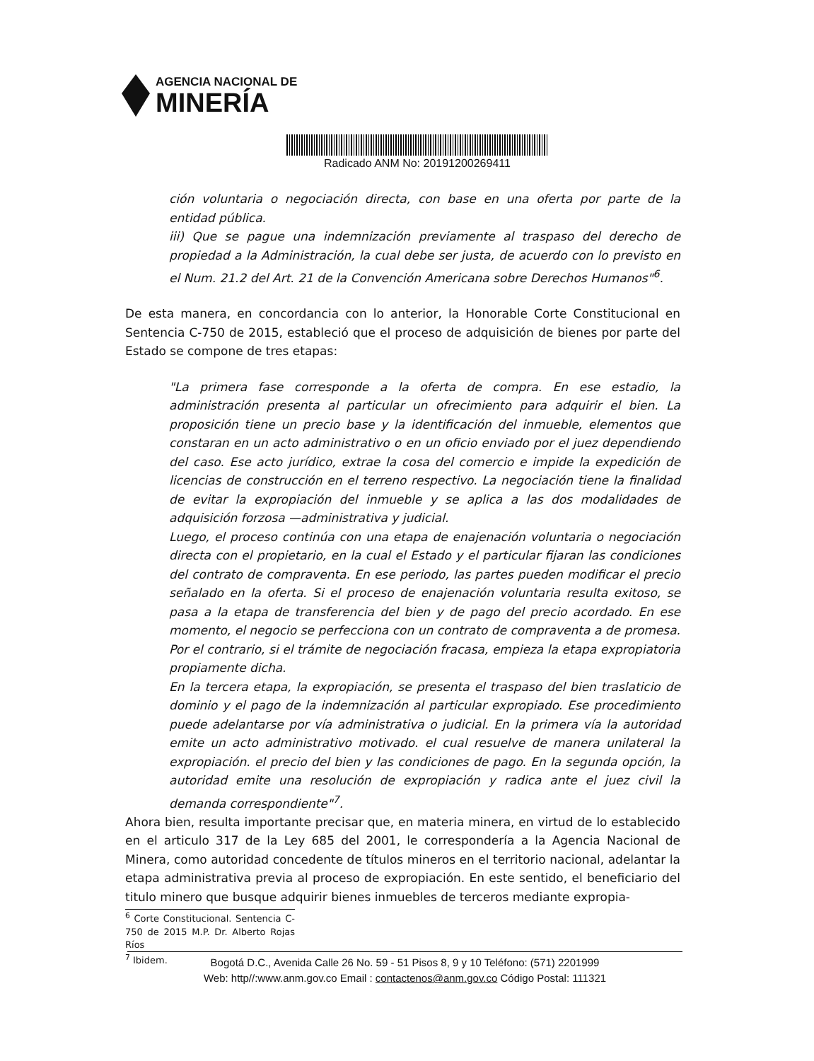AGENCIA NACIONAL DE
MINERÍA
Radicado ANM No: 20191200269411
ción voluntaria o negociación directa, con base en una oferta por parte de la entidad pública.
iii) Que se pague una indemnización previamente al traspaso del derecho de propiedad a la Administración, la cual debe ser justa, de acuerdo con lo previsto en el Num. 21.2 del Art. 21 de la Convención Americana sobre Derechos Humanos"<sup>6</sup>.
De esta manera, en concordancia con lo anterior, la Honorable Corte Constitucional en Sentencia C-750 de 2015, estableció que el proceso de adquisición de bienes por parte del Estado se compone de tres etapas:
"La primera fase corresponde a la oferta de compra. En ese estadio, la administración presenta al particular un ofrecimiento para adquirir el bien. La proposición tiene un precio base y la identificación del inmueble, elementos que constaran en un acto administrativo o en un oficio enviado por el juez dependiendo del caso. Ese acto jurídico, extrae la cosa del comercio e impide la expedición de licencias de construcción en el terreno respectivo. La negociación tiene la finalidad de evitar la expropiación del inmueble y se aplica a las dos modalidades de adquisición forzosa —administrativa y judicial.
Luego, el proceso continúa con una etapa de enajenación voluntaria o negociación directa con el propietario, en la cual el Estado y el particular fijaran las condiciones del contrato de compraventa. En ese periodo, las partes pueden modificar el precio señalado en la oferta. Si el proceso de enajenación voluntaria resulta exitoso, se pasa a la etapa de transferencia del bien y de pago del precio acordado. En ese momento, el negocio se perfecciona con un contrato de compraventa a de promesa. Por el contrario, si el trámite de negociación fracasa, empieza la etapa expropiatoria propiamente dicha.
En la tercera etapa, la expropiación, se presenta el traspaso del bien traslaticio de dominio y el pago de la indemnización al particular expropiado. Ese procedimiento puede adelantarse por vía administrativa o judicial. En la primera vía la autoridad emite un acto administrativo motivado. el cual resuelve de manera unilateral la expropiación. el precio del bien y las condiciones de pago. En la segunda opción, la autoridad emite una resolución de expropiación y radica ante el juez civil la demanda correspondiente"<sup>7</sup>.
Ahora bien, resulta importante precisar que, en materia minera, en virtud de lo establecido en el articulo 317 de la Ley 685 del 2001, le correspondería a la Agencia Nacional de Minera, como autoridad concedente de títulos mineros en el territorio nacional, adelantar la etapa administrativa previa al proceso de expropiación. En este sentido, el beneficiario del titulo minero que busque adquirir bienes inmuebles de terceros mediante expropia-
<sup>6</sup> Corte Constitucional. Sentencia C-750 de 2015 M.P. Dr. Alberto Rojas Ríos
<sup>7</sup> Ibidem.
Bogotá D.C., Avenida Calle 26 No. 59 - 51 Pisos 8, 9 y 10 Teléfono: (571) 2201999
Web: http//:www.anm.gov.co Email : contactenos@anm.gov.co Código Postal: 111321